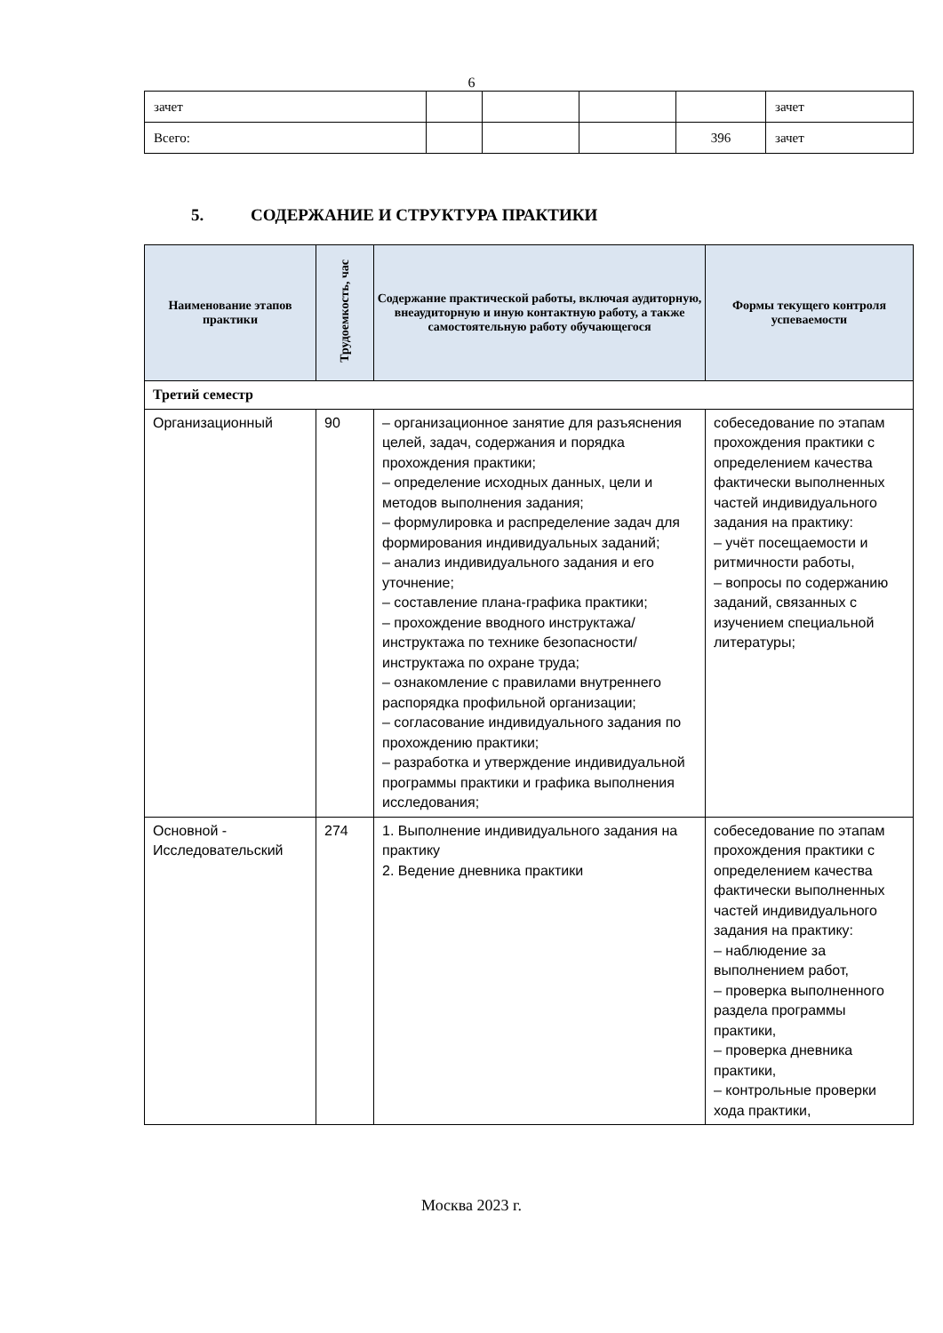6
| зачет | | | | | зачет |
| Всего: | | | | 396 | зачет |
5. СОДЕРЖАНИЕ И СТРУКТУРА ПРАКТИКИ
| Наименование этапов практики | Трудоемкость, час | Содержание практической работы, включая аудиторную, внеаудиторную и иную контактную работу, а также самостоятельную работу обучающегося | Формы текущего контроля успеваемости |
| --- | --- | --- | --- |
| Третий семестр | | | |
| Организационный | 90 | – организационное занятие для разъяснения целей, задач, содержания и порядка прохождения практики; – определение исходных данных, цели и методов выполнения задания; – формулировка и распределение задач для формирования индивидуальных заданий; – анализ индивидуального задания и его уточнение; – составление плана-графика практики; – прохождение вводного инструктажа/инструктажа по технике безопасности/инструктажа по охране труда; – ознакомление с правилами внутреннего распорядка профильной организации; – согласование индивидуального задания по прохождению практики; – разработка и утверждение индивидуальной программы практики и графика выполнения исследования; | собеседование по этапам прохождения практики с определением качества фактически выполненных частей индивидуального задания на практику: – учёт посещаемости и ритмичности работы, – вопросы по содержанию заданий, связанных с изучением специальной литературы; |
| Основной - Исследовательский | 274 | 1. Выполнение индивидуального задания на практику 2. Ведение дневника практики | собеседование по этапам прохождения практики с определением качества фактически выполненных частей индивидуального задания на практику: – наблюдение за выполнением работ, – проверка выполненного раздела программы практики, – проверка дневника практики, – контрольные проверки хода практики, |
Москва 2023 г.